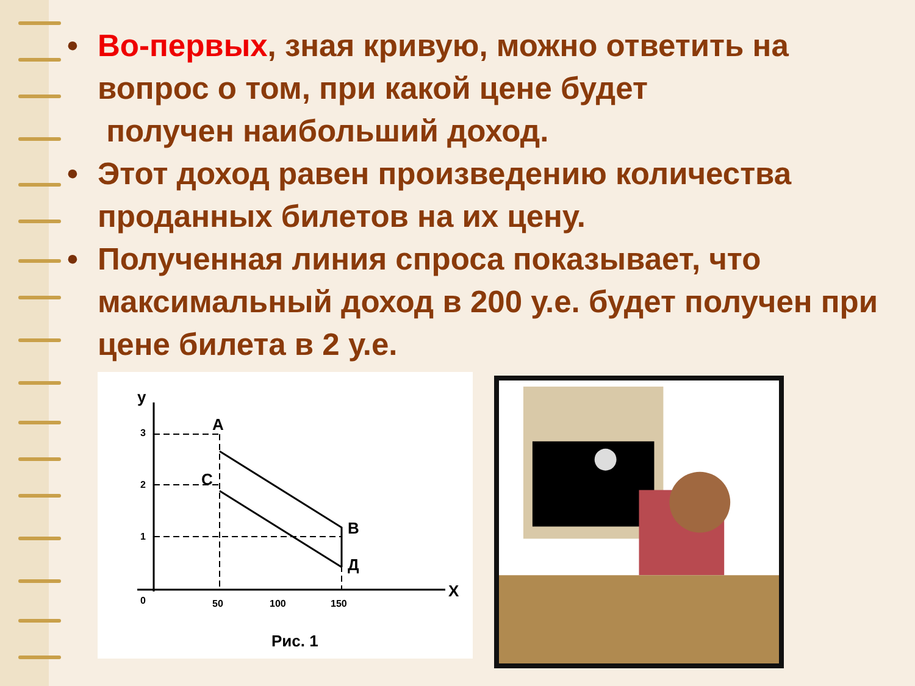• Во-первых, зная кривую, можно ответить на вопрос о том, при какой цене будет
получен наибольший доход.
• Этот доход равен произведению количества проданных билетов на их цену.
• Полученная линия спроса показывает, что максимальный доход в 200 у.е. будет получен при цене билета в 2 у.е.
y
A
C
B
Д
X
3
2
1
0
50
100
150
Рис. 1